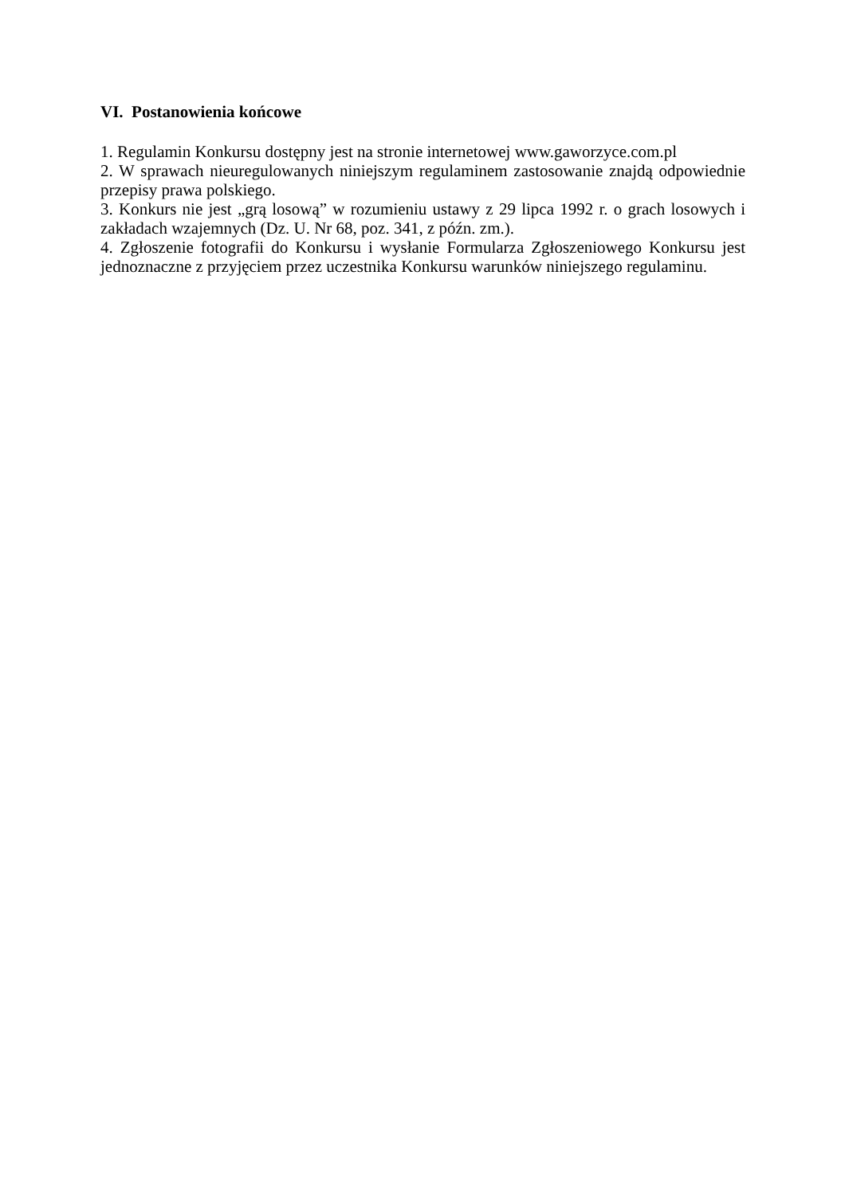VI. Postanowienia końcowe
1. Regulamin Konkursu dostępny jest na stronie internetowej www.gaworzyce.com.pl
2. W sprawach nieuregulowanych niniejszym regulaminem zastosowanie znajdą odpowiednie przepisy prawa polskiego.
3. Konkurs nie jest „grą losową” w rozumieniu ustawy z 29 lipca 1992 r. o grach losowych i zakładach wzajemnych (Dz. U. Nr 68, poz. 341, z późn. zm.).
4. Zgłoszenie fotografii do Konkursu i wysłanie Formularza Zgłoszeniowego Konkursu jest jednoznaczne z przyjęciem przez uczestnika Konkursu warunków niniejszego regulaminu.